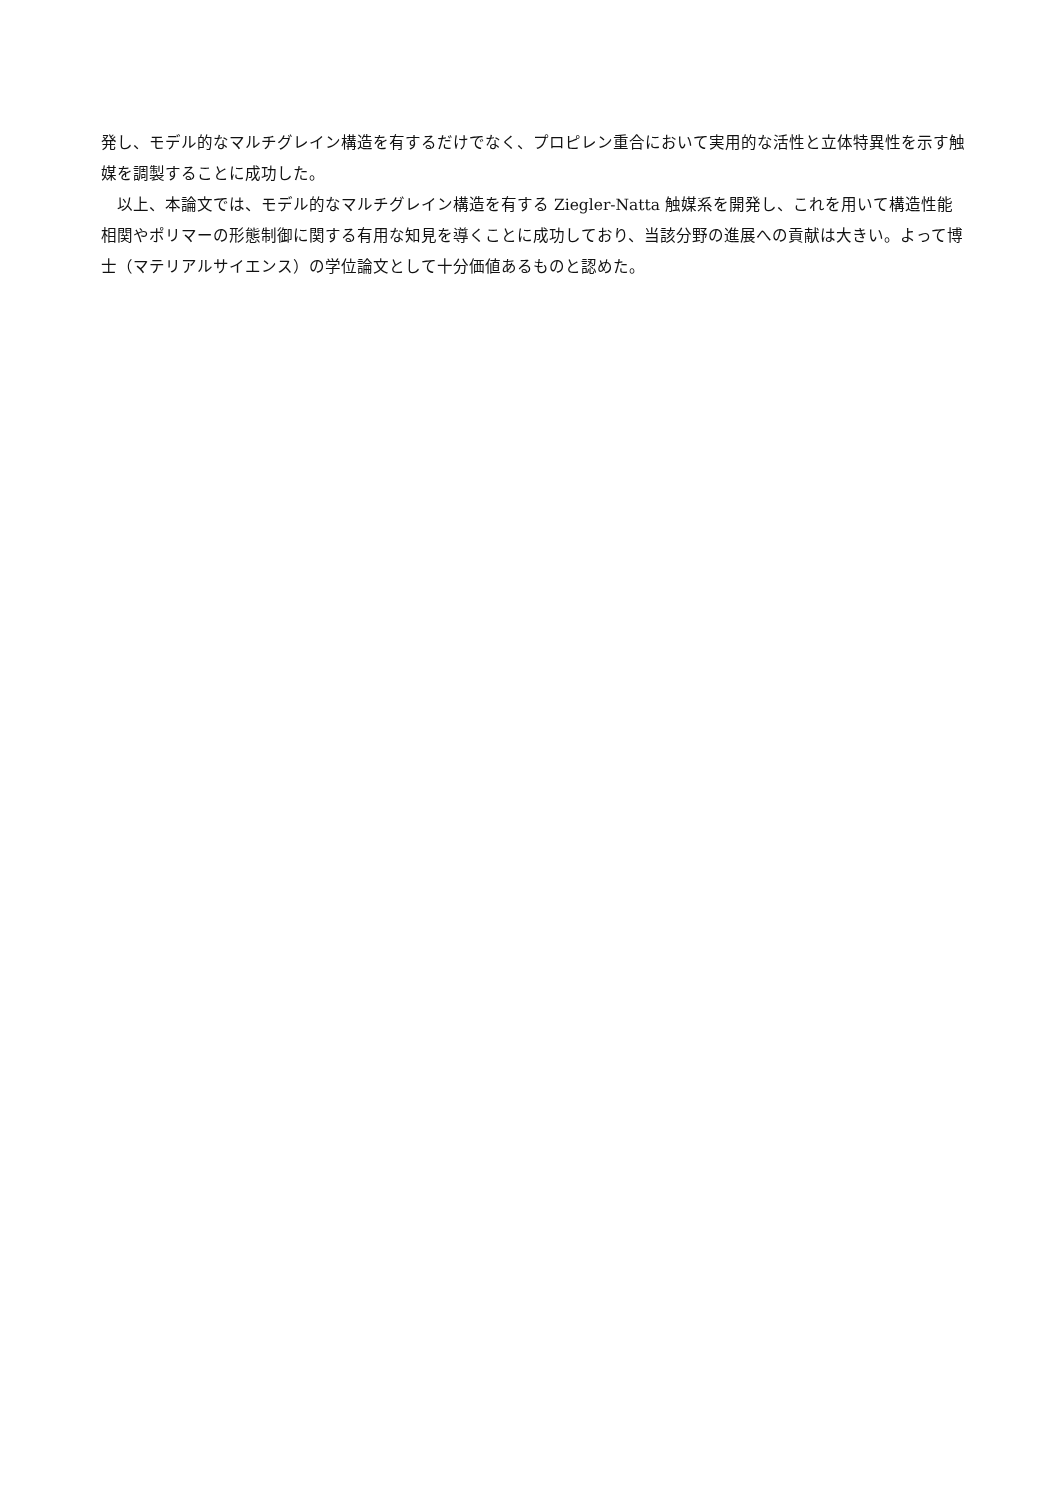発し、モデル的なマルチグレイン構造を有するだけでなく、プロピレン重合において実用的な活性と立体特異性を示す触媒を調製することに成功した。
　以上、本論文では、モデル的なマルチグレイン構造を有する Ziegler-Natta 触媒系を開発し、これを用いて構造性能相関やポリマーの形態制御に関する有用な知見を導くことに成功しており、当該分野の進展への貢献は大きい。よって博士（マテリアルサイエンス）の学位論文として十分価値あるものと認めた。